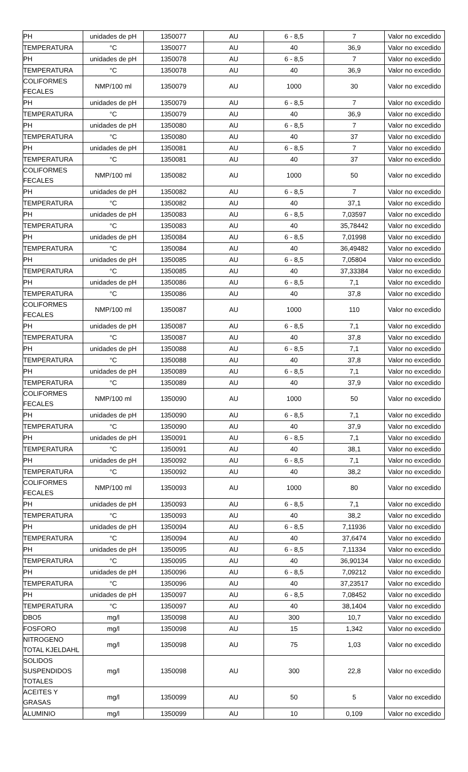| PH | unidades de pH | 1350077 | AU | 6 - 8,5 | 7 | Valor no excedido |
| TEMPERATURA | °C | 1350077 | AU | 40 | 36,9 | Valor no excedido |
| PH | unidades de pH | 1350078 | AU | 6 - 8,5 | 7 | Valor no excedido |
| TEMPERATURA | °C | 1350078 | AU | 40 | 36,9 | Valor no excedido |
| COLIFORMES FECALES | NMP/100 ml | 1350079 | AU | 1000 | 30 | Valor no excedido |
| PH | unidades de pH | 1350079 | AU | 6 - 8,5 | 7 | Valor no excedido |
| TEMPERATURA | °C | 1350079 | AU | 40 | 36,9 | Valor no excedido |
| PH | unidades de pH | 1350080 | AU | 6 - 8,5 | 7 | Valor no excedido |
| TEMPERATURA | °C | 1350080 | AU | 40 | 37 | Valor no excedido |
| PH | unidades de pH | 1350081 | AU | 6 - 8,5 | 7 | Valor no excedido |
| TEMPERATURA | °C | 1350081 | AU | 40 | 37 | Valor no excedido |
| COLIFORMES FECALES | NMP/100 ml | 1350082 | AU | 1000 | 50 | Valor no excedido |
| PH | unidades de pH | 1350082 | AU | 6 - 8,5 | 7 | Valor no excedido |
| TEMPERATURA | °C | 1350082 | AU | 40 | 37,1 | Valor no excedido |
| PH | unidades de pH | 1350083 | AU | 6 - 8,5 | 7,03597 | Valor no excedido |
| TEMPERATURA | °C | 1350083 | AU | 40 | 35,78442 | Valor no excedido |
| PH | unidades de pH | 1350084 | AU | 6 - 8,5 | 7,01998 | Valor no excedido |
| TEMPERATURA | °C | 1350084 | AU | 40 | 36,49482 | Valor no excedido |
| PH | unidades de pH | 1350085 | AU | 6 - 8,5 | 7,05804 | Valor no excedido |
| TEMPERATURA | °C | 1350085 | AU | 40 | 37,33384 | Valor no excedido |
| PH | unidades de pH | 1350086 | AU | 6 - 8,5 | 7,1 | Valor no excedido |
| TEMPERATURA | °C | 1350086 | AU | 40 | 37,8 | Valor no excedido |
| COLIFORMES FECALES | NMP/100 ml | 1350087 | AU | 1000 | 110 | Valor no excedido |
| PH | unidades de pH | 1350087 | AU | 6 - 8,5 | 7,1 | Valor no excedido |
| TEMPERATURA | °C | 1350087 | AU | 40 | 37,8 | Valor no excedido |
| PH | unidades de pH | 1350088 | AU | 6 - 8,5 | 7,1 | Valor no excedido |
| TEMPERATURA | °C | 1350088 | AU | 40 | 37,8 | Valor no excedido |
| PH | unidades de pH | 1350089 | AU | 6 - 8,5 | 7,1 | Valor no excedido |
| TEMPERATURA | °C | 1350089 | AU | 40 | 37,9 | Valor no excedido |
| COLIFORMES FECALES | NMP/100 ml | 1350090 | AU | 1000 | 50 | Valor no excedido |
| PH | unidades de pH | 1350090 | AU | 6 - 8,5 | 7,1 | Valor no excedido |
| TEMPERATURA | °C | 1350090 | AU | 40 | 37,9 | Valor no excedido |
| PH | unidades de pH | 1350091 | AU | 6 - 8,5 | 7,1 | Valor no excedido |
| TEMPERATURA | °C | 1350091 | AU | 40 | 38,1 | Valor no excedido |
| PH | unidades de pH | 1350092 | AU | 6 - 8,5 | 7,1 | Valor no excedido |
| TEMPERATURA | °C | 1350092 | AU | 40 | 38,2 | Valor no excedido |
| COLIFORMES FECALES | NMP/100 ml | 1350093 | AU | 1000 | 80 | Valor no excedido |
| PH | unidades de pH | 1350093 | AU | 6 - 8,5 | 7,1 | Valor no excedido |
| TEMPERATURA | °C | 1350093 | AU | 40 | 38,2 | Valor no excedido |
| PH | unidades de pH | 1350094 | AU | 6 - 8,5 | 7,11936 | Valor no excedido |
| TEMPERATURA | °C | 1350094 | AU | 40 | 37,6474 | Valor no excedido |
| PH | unidades de pH | 1350095 | AU | 6 - 8,5 | 7,11334 | Valor no excedido |
| TEMPERATURA | °C | 1350095 | AU | 40 | 36,90134 | Valor no excedido |
| PH | unidades de pH | 1350096 | AU | 6 - 8,5 | 7,09212 | Valor no excedido |
| TEMPERATURA | °C | 1350096 | AU | 40 | 37,23517 | Valor no excedido |
| PH | unidades de pH | 1350097 | AU | 6 - 8,5 | 7,08452 | Valor no excedido |
| TEMPERATURA | °C | 1350097 | AU | 40 | 38,1404 | Valor no excedido |
| DBO5 | mg/l | 1350098 | AU | 300 | 10,7 | Valor no excedido |
| FOSFORO | mg/l | 1350098 | AU | 15 | 1,342 | Valor no excedido |
| NITROGENO TOTAL KJELDAHL | mg/l | 1350098 | AU | 75 | 1,03 | Valor no excedido |
| SOLIDOS SUSPENDIDOS TOTALES | mg/l | 1350098 | AU | 300 | 22,8 | Valor no excedido |
| ACEITES Y GRASAS | mg/l | 1350099 | AU | 50 | 5 | Valor no excedido |
| ALUMINIO | mg/l | 1350099 | AU | 10 | 0,109 | Valor no excedido |